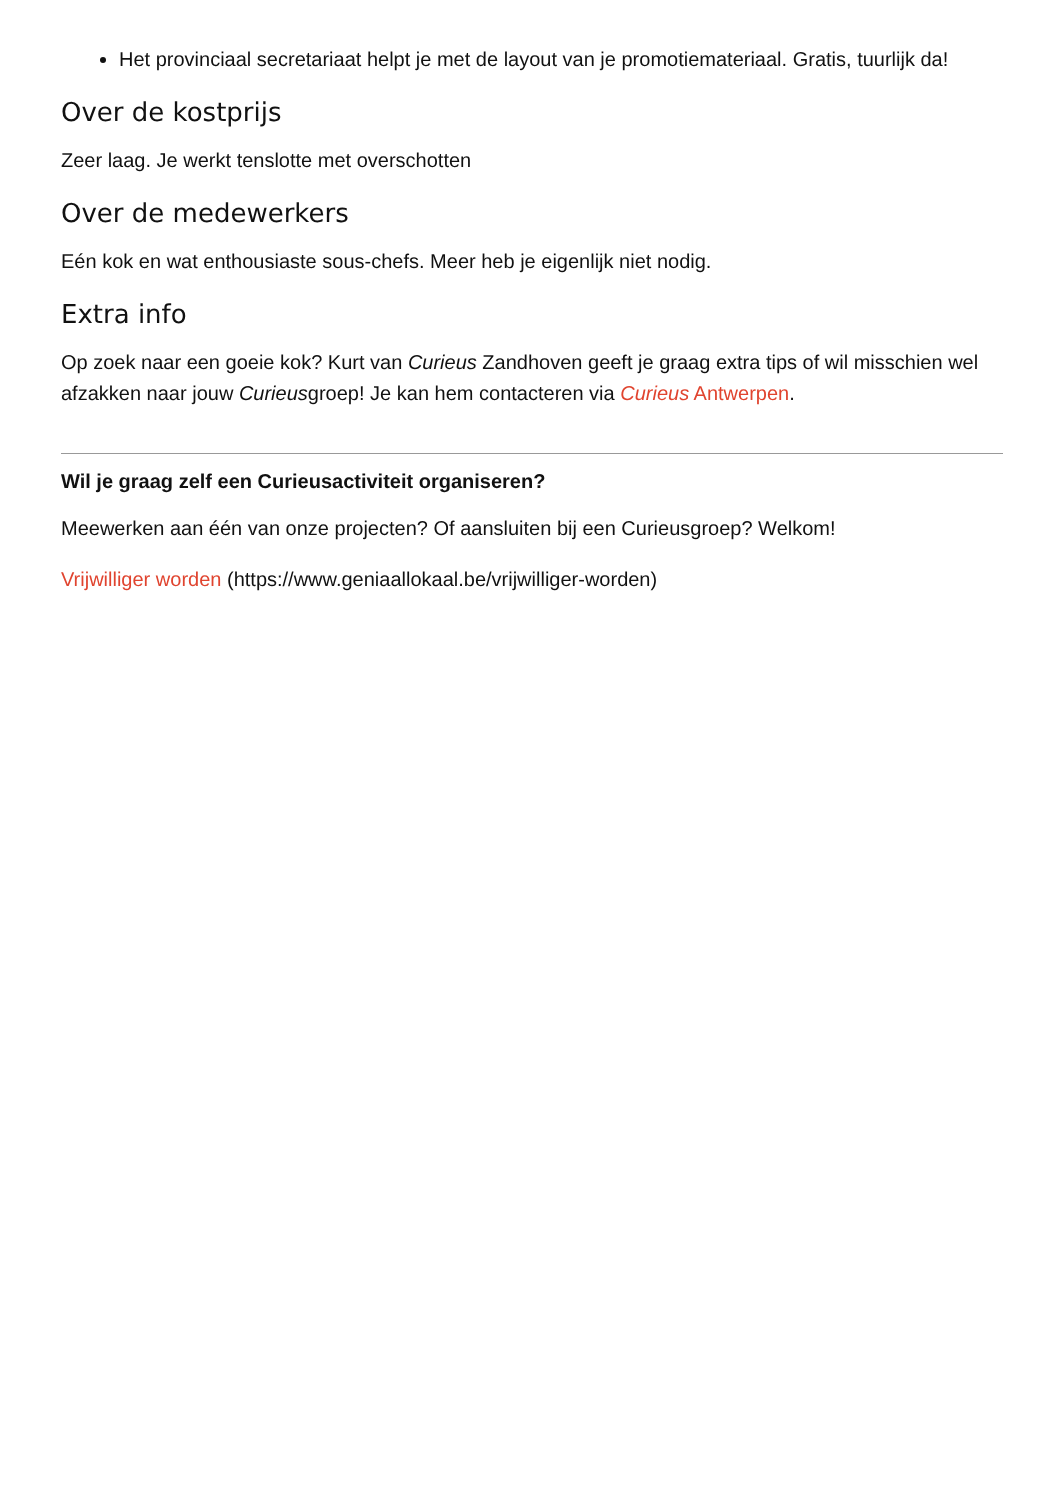Het provinciaal secretariaat helpt je met de layout van je promotiemateriaal. Gratis, tuurlijk da!
Over de kostprijs
Zeer laag. Je werkt tenslotte met overschotten
Over de medewerkers
Eén kok en wat enthousiaste sous-chefs. Meer heb je eigenlijk niet nodig.
Extra info
Op zoek naar een goeie kok? Kurt van Curieus Zandhoven geeft je graag extra tips of wil misschien wel afzakken naar jouw Curieusgroep! Je kan hem contacteren via Curieus Antwerpen.
Wil je graag zelf een Curieusactiviteit organiseren?
Meewerken aan één van onze projecten? Of aansluiten bij een Curieusgroep? Welkom!
Vrijwilliger worden (https://www.geniaallokaal.be/vrijwilliger-worden)